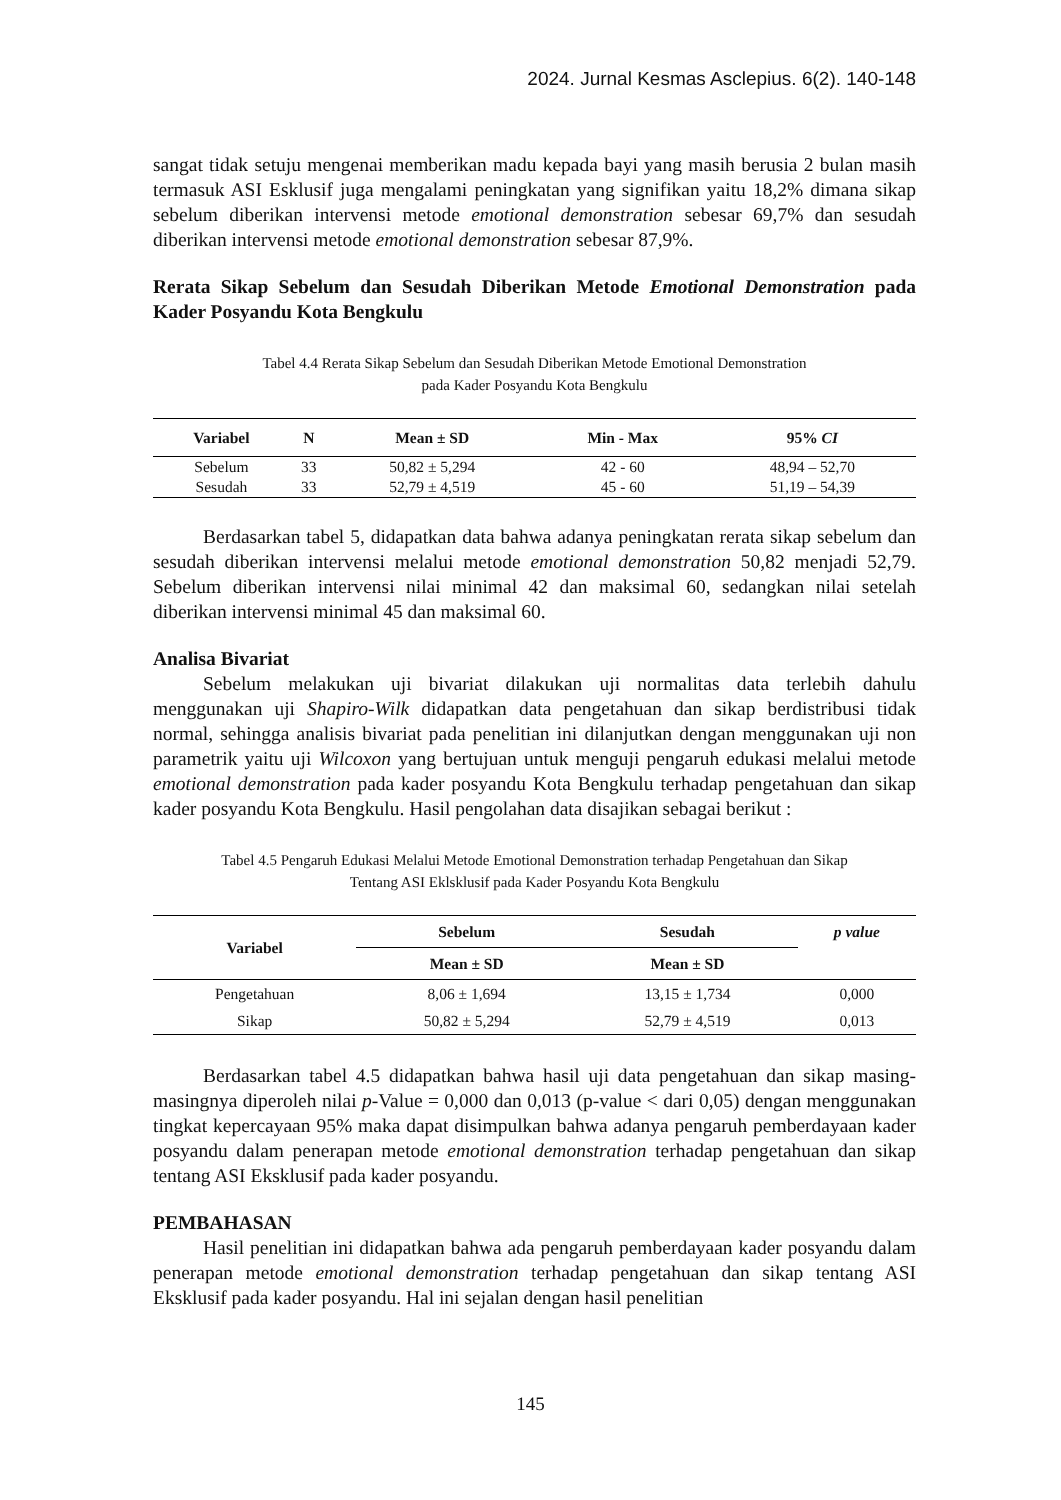2024. Jurnal Kesmas Asclepius. 6(2). 140-148
sangat tidak setuju mengenai memberikan madu kepada bayi yang masih berusia 2 bulan masih termasuk ASI Esklusif juga mengalami peningkatan yang signifikan yaitu 18,2% dimana sikap sebelum diberikan intervensi metode emotional demonstration sebesar 69,7% dan sesudah diberikan intervensi metode emotional demonstration sebesar 87,9%.
Rerata Sikap Sebelum dan Sesudah Diberikan Metode Emotional Demonstration pada Kader Posyandu Kota Bengkulu
Tabel 4.4 Rerata Sikap Sebelum dan Sesudah Diberikan Metode Emotional Demonstration
pada Kader Posyandu Kota Bengkulu
| Variabel | N | Mean ± SD | Min - Max | 95% CI |
| --- | --- | --- | --- | --- |
| Sebelum | 33 | 50,82 ± 5,294 | 42 - 60 | 48,94 – 52,70 |
| Sesudah | 33 | 52,79 ± 4,519 | 45 - 60 | 51,19 – 54,39 |
Berdasarkan tabel 5, didapatkan data bahwa adanya peningkatan rerata sikap sebelum dan sesudah diberikan intervensi melalui metode emotional demonstration 50,82 menjadi 52,79. Sebelum diberikan intervensi nilai minimal 42 dan maksimal 60, sedangkan nilai setelah diberikan intervensi minimal 45 dan maksimal 60.
Analisa Bivariat
Sebelum melakukan uji bivariat dilakukan uji normalitas data terlebih dahulu menggunakan uji Shapiro-Wilk didapatkan data pengetahuan dan sikap berdistribusi tidak normal, sehingga analisis bivariat pada penelitian ini dilanjutkan dengan menggunakan uji non parametrik yaitu uji Wilcoxon yang bertujuan untuk menguji pengaruh edukasi melalui metode emotional demonstration pada kader posyandu Kota Bengkulu terhadap pengetahuan dan sikap kader posyandu Kota Bengkulu. Hasil pengolahan data disajikan sebagai berikut :
Tabel 4.5 Pengaruh Edukasi Melalui Metode Emotional Demonstration terhadap Pengetahuan dan Sikap
Tentang ASI Eklsklusif pada Kader Posyandu Kota Bengkulu
| Variabel | Sebelum | Sesudah | p value |
| --- | --- | --- | --- |
| | Mean ± SD | Mean ± SD | |
| Pengetahuan | 8,06 ± 1,694 | 13,15 ± 1,734 | 0,000 |
| Sikap | 50,82 ± 5,294 | 52,79 ± 4,519 | 0,013 |
Berdasarkan tabel 4.5 didapatkan bahwa hasil uji data pengetahuan dan sikap masing-masingnya diperoleh nilai p-Value = 0,000 dan 0,013 (p-value < dari 0,05) dengan menggunakan tingkat kepercayaan 95% maka dapat disimpulkan bahwa adanya pengaruh pemberdayaan kader posyandu dalam penerapan metode emotional demonstration terhadap pengetahuan dan sikap tentang ASI Eksklusif pada kader posyandu.
PEMBAHASAN
Hasil penelitian ini didapatkan bahwa ada pengaruh pemberdayaan kader posyandu dalam penerapan metode emotional demonstration terhadap pengetahuan dan sikap tentang ASI Eksklusif pada kader posyandu. Hal ini sejalan dengan hasil penelitian
145